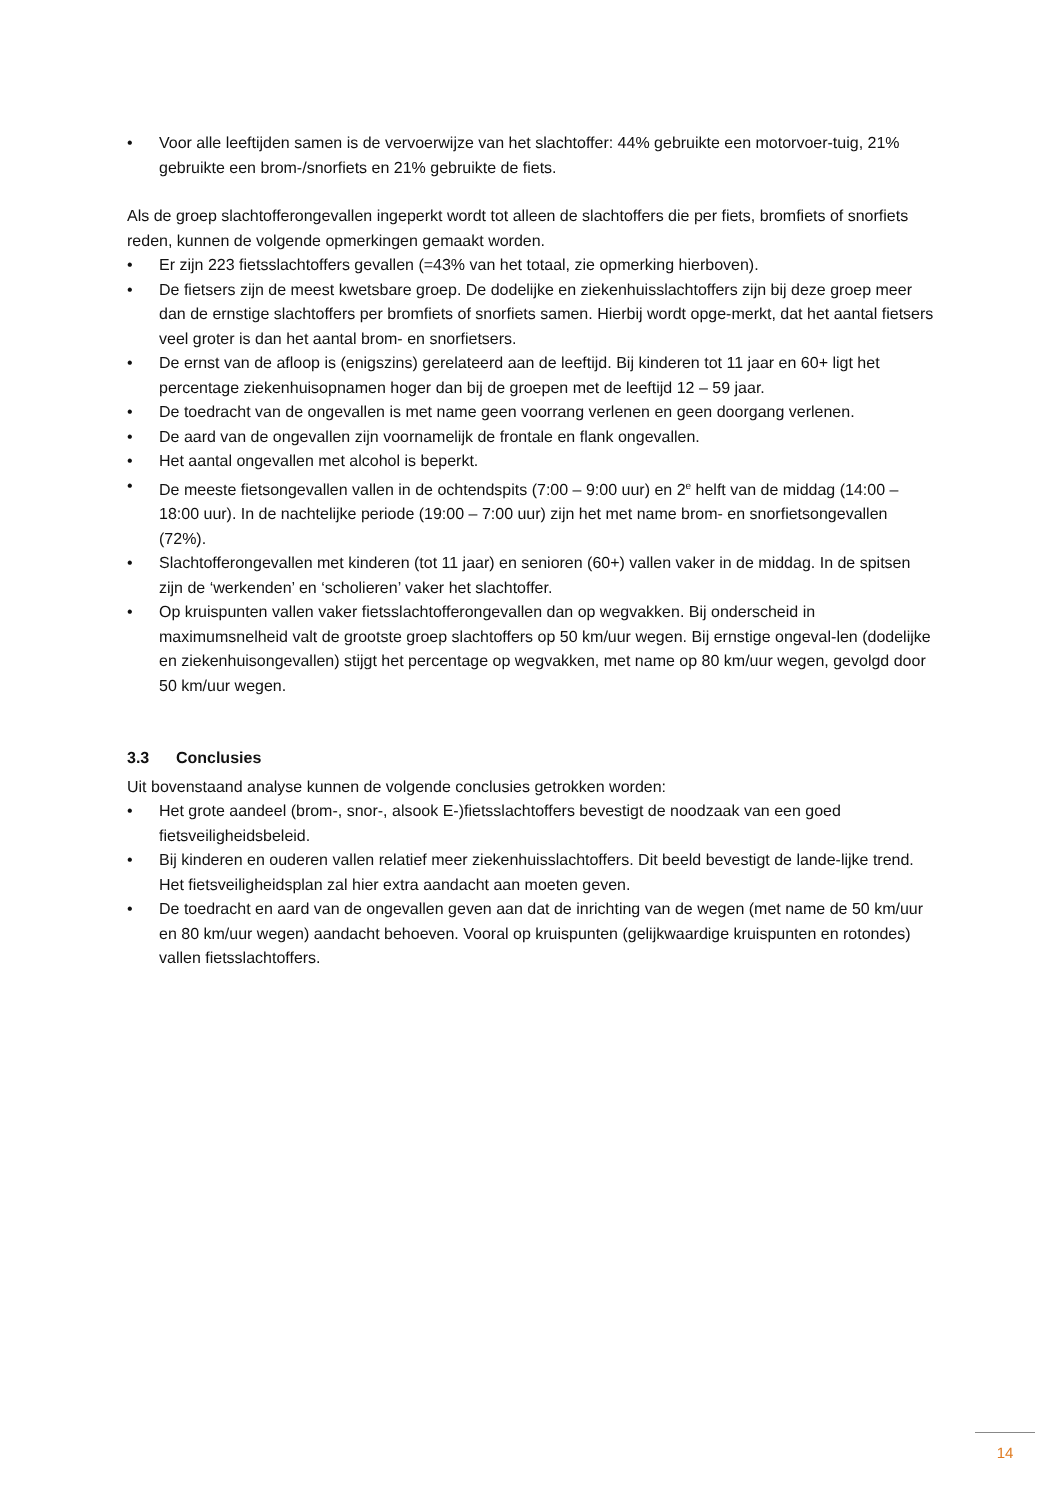• Voor alle leeftijden samen is de vervoerwijze van het slachtoffer: 44% gebruikte een motorvoer-tuig, 21% gebruikte een brom-/snorfiets en 21% gebruikte de fiets.
Als de groep slachtofferongevallen ingeperkt wordt tot alleen de slachtoffers die per fiets, bromfiets of snorfiets reden, kunnen de volgende opmerkingen gemaakt worden.
• Er zijn 223 fietsslachtoffers gevallen (=43% van het totaal, zie opmerking hierboven).
• De fietsers zijn de meest kwetsbare groep. De dodelijke en ziekenhuisslachtoffers zijn bij deze groep meer dan de ernstige slachtoffers per bromfiets of snorfiets samen. Hierbij wordt opge-merkt, dat het aantal fietsers veel groter is dan het aantal brom- en snorfietsers.
• De ernst van de afloop is (enigszins) gerelateerd aan de leeftijd. Bij kinderen tot 11 jaar en 60+ ligt het percentage ziekenhuisopnamen hoger dan bij de groepen met de leeftijd 12 – 59 jaar.
• De toedracht van de ongevallen is met name geen voorrang verlenen en geen doorgang verlenen.
• De aard van de ongevallen zijn voornamelijk de frontale en flank ongevallen.
• Het aantal ongevallen met alcohol is beperkt.
• De meeste fietsongevallen vallen in de ochtendspits (7:00 – 9:00 uur) en 2<sup>e</sup> helft van de middag (14:00 – 18:00 uur). In de nachtelijke periode (19:00 – 7:00 uur) zijn het met name brom- en snorfietsongevallen (72%).
• Slachtofferongevallen met kinderen (tot 11 jaar) en senioren (60+) vallen vaker in de middag. In de spitsen zijn de ‘werkenden’ en ‘scholieren’ vaker het slachtoffer.
• Op kruispunten vallen vaker fietsslachtofferongevallen dan op wegvakken. Bij onderscheid in maximumsnelheid valt de grootste groep slachtoffers op 50 km/uur wegen. Bij ernstige ongeval-len (dodelijke en ziekenhuisongevallen) stijgt het percentage op wegvakken, met name op 80 km/uur wegen, gevolgd door 50 km/uur wegen.
3.3 Conclusies
Uit bovenstaand analyse kunnen de volgende conclusies getrokken worden:
• Het grote aandeel (brom-, snor-, alsook E-)fietsslachtoffers bevestigt de noodzaak van een goed fietsveiligheidsbeleid.
• Bij kinderen en ouderen vallen relatief meer ziekenhuisslachtoffers. Dit beeld bevestigt de lande-lijke trend. Het fietsveiligheidsplan zal hier extra aandacht aan moeten geven.
• De toedracht en aard van de ongevallen geven aan dat de inrichting van de wegen (met name de 50 km/uur en 80 km/uur wegen) aandacht behoeven. Vooral op kruispunten (gelijkwaardige kruispunten en rotondes) vallen fietsslachtoffers.
14